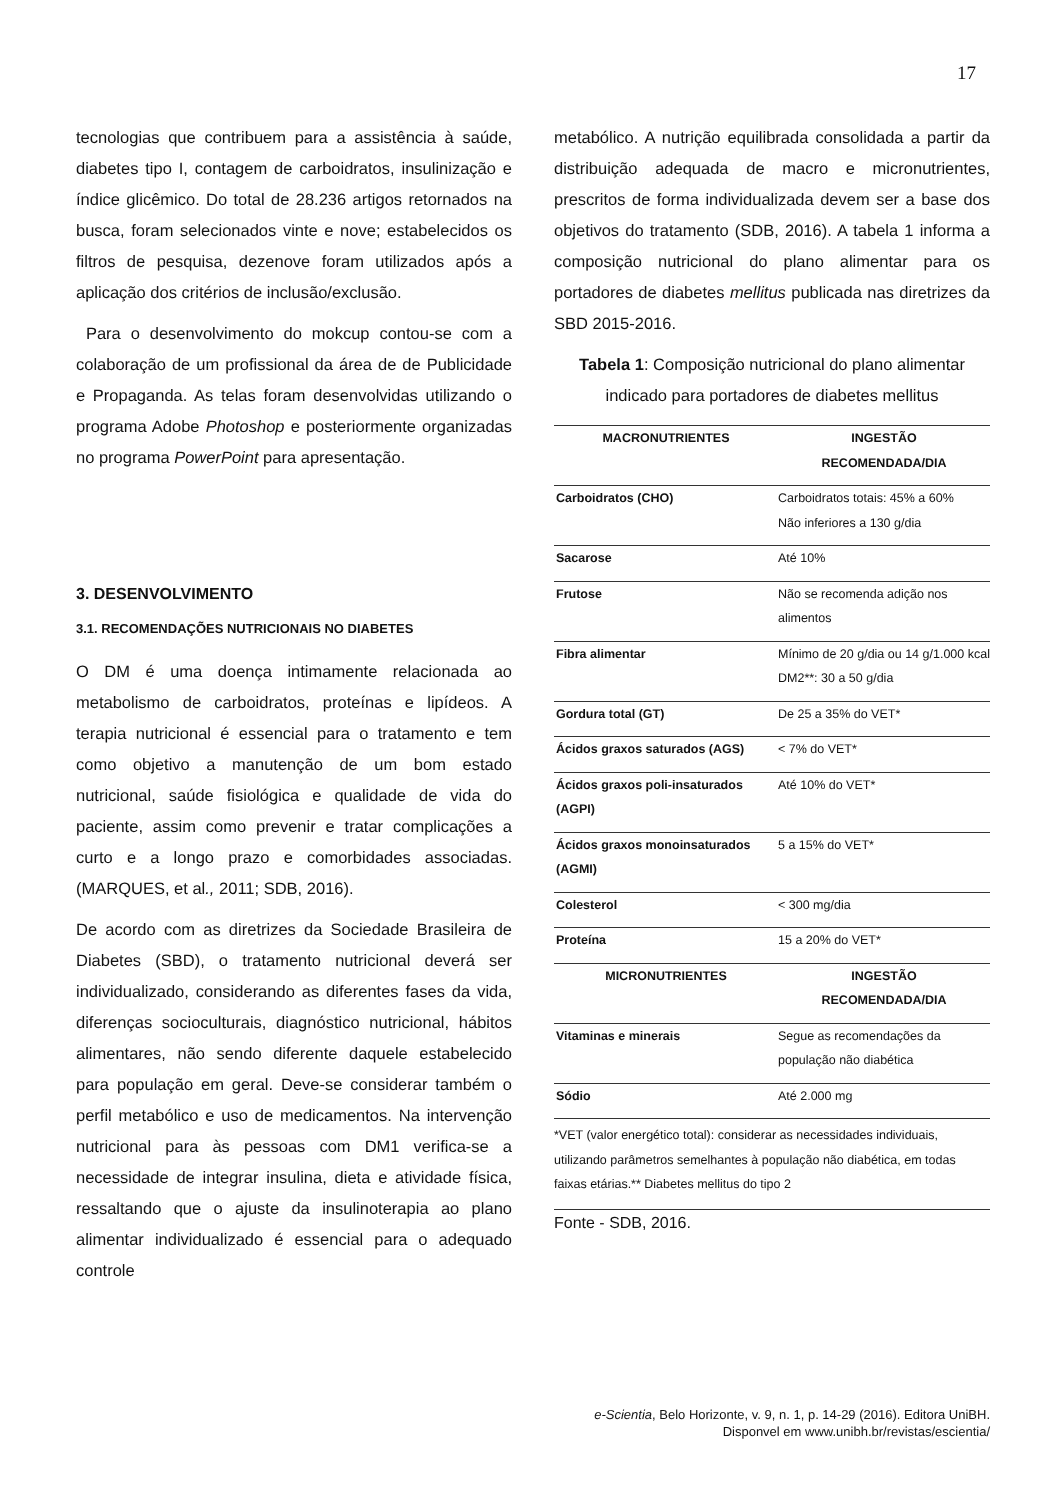17
tecnologias que contribuem para a assistência à saúde, diabetes tipo I, contagem de carboidratos, insulinização e índice glicêmico. Do total de 28.236 artigos retornados na busca, foram selecionados vinte e nove; estabelecidos os filtros de pesquisa, dezenove foram utilizados após a aplicação dos critérios de inclusão/exclusão.
Para o desenvolvimento do mokcup contou-se com a colaboração de um profissional da área de de Publicidade e Propaganda. As telas foram desenvolvidas utilizando o programa Adobe Photoshop e posteriormente organizadas no programa PowerPoint para apresentação.
3. DESENVOLVIMENTO
3.1. RECOMENDAÇÕES NUTRICIONAIS NO DIABETES
O DM é uma doença intimamente relacionada ao metabolismo de carboidratos, proteínas e lipídeos. A terapia nutricional é essencial para o tratamento e tem como objetivo a manutenção de um bom estado nutricional, saúde fisiológica e qualidade de vida do paciente, assim como prevenir e tratar complicações a curto e a longo prazo e comorbidades associadas. (MARQUES, et al., 2011; SDB, 2016).
De acordo com as diretrizes da Sociedade Brasileira de Diabetes (SBD), o tratamento nutricional deverá ser individualizado, considerando as diferentes fases da vida, diferenças socioculturais, diagnóstico nutricional, hábitos alimentares, não sendo diferente daquele estabelecido para população em geral. Deve-se considerar também o perfil metabólico e uso de medicamentos. Na intervenção nutricional para às pessoas com DM1 verifica-se a necessidade de integrar insulina, dieta e atividade física, ressaltando que o ajuste da insulinoterapia ao plano alimentar individualizado é essencial para o adequado controle
metabólico. A nutrição equilibrada consolidada a partir da distribuição adequada de macro e micronutrientes, prescritos de forma individualizada devem ser a base dos objetivos do tratamento (SDB, 2016). A tabela 1 informa a composição nutricional do plano alimentar para os portadores de diabetes mellitus publicada nas diretrizes da SBD 2015-2016.
Tabela 1: Composição nutricional do plano alimentar indicado para portadores de diabetes mellitus
| MACRONUTRIENTES | INGESTÃO RECOMENDADA/DIA |
| --- | --- |
| Carboidratos (CHO) | Carboidratos totais: 45% a 60% Não inferiores a 130 g/dia |
| Sacarose | Até 10% |
| Frutose | Não se recomenda adição nos alimentos |
| Fibra alimentar | Mínimo de 20 g/dia ou 14 g/1.000 kcal DM2**: 30 a 50 g/dia |
| Gordura total (GT) | De 25 a 35% do VET* |
| Ácidos graxos saturados (AGS) | < 7% do VET* |
| Ácidos graxos poli-insaturados (AGPI) | Até 10% do VET* |
| Ácidos graxos monoinsaturados (AGMI) | 5 a 15% do VET* |
| Colesterol | < 300 mg/dia |
| Proteína | 15 a 20% do VET* |
| MICRONUTRIENTES | INGESTÃO RECOMENDADA/DIA |
| Vitaminas e minerais | Segue as recomendações da população não diabética |
| Sódio | Até 2.000 mg |
*VET (valor energético total): considerar as necessidades individuais, utilizando parâmetros semelhantes à população não diabética, em todas faixas etárias.** Diabetes mellitus do tipo 2
Fonte - SDB, 2016.
e-Scientia, Belo Horizonte, v. 9, n. 1, p. 14-29 (2016). Editora UniBH.
Disponvel em www.unibh.br/revistas/escientia/